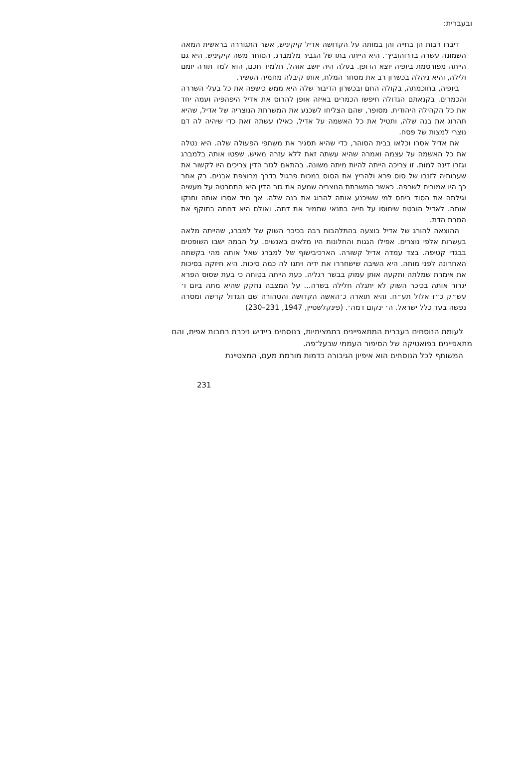ובעברית:
דיברו רבות הן בחייה והן במותה על הקדושה אדיל קיקיניש, אשר התגוררה בראשית המאה השמונה עשרה בדרוהוביץ׳. היא הייתה בתו של הגביר מלמברג, הסוחר משה קיקיניש. היא גם הייתה מפורסמת ביופיה יוצא הדופן. בעלה היה יושב אוהל, תלמיד חכם, הוא למד תורה יומם ולילה, והיא ניהלה בכשרון רב את מסחר המלח, אותו קיבלה מחמיה העשיר.
ביופיה, בחוכמתה, בקולה החם ובכשרון הדיבור שלה היא ממש כישפה את כל בעלי השררה והכמרים. בקנאתם הגדולה חיפשו הכמרים באיזה אופן להרוס את אדיל היפהפיה ועמה יחד את כל הקהילה היהודית. מסופר, שהם הצליחו לשכנע את המשרתת הנוצריה של אדיל, שהיא תהרוג את בנה שלה, ותטיל את כל האשמה על אדיל, כאילו עשתה זאת כדי שיהיה לה דם נוצרי למצות של פסח.
את אדיל אסרו וכלאו בבית הסוהר, כדי שהיא תסגיר את משתפי הפעולה שלה. היא נטלה את כל האשמה על עצמה ואמרה שהיא עשתה זאת ללא עזרה מאיש. שפטו אותה בלמברג וגזרו דינה למות. זו צריכה הייתה להיות מיתה משונה. בהתאם לגזר הדין צריכים היו לקשור את שערותיה לזנבו של סוס פרא ולהריץ את הסוס במכות פרגול בדרך מרוצפת אבנים. רק אחר כך היו אמורים לשרפה. כאשר המשרתת הנוצריה שמעה את גזר הדין היא התחרטה על מעשיה וגילתה את הסוד ביחס למי ששיכנע אותה להרוג את בנה שלה. אך מיד אסרו אותה וחנקו אותה. לאדיל הובטח שיחוסו על חייה בתנאי שתמיר את דתה. ואולם היא דחתה בתוקף את המרת הדת.
ההוצאה להורג של אדיל בוצעה בהתלהבות רבה בכיכר השוק של למברג, שהייתה מלאה בעשרות אלפי נוצרים. אפילו הגגות והחלונות היו מלאים באנשים. על הבמה ישבו השופטים בבגדי קטיפה. בצד עמדה אדיל קשורה. הארכיבישוף של למברג שאל אותה מהי בקשתה האחרונה לפני מותה. היא השיבה שישחררו את ידיה ויתנו לה כמה סיכות. היא חיזקה בסיכות את אימרת שמלתה ותקעה אותן עמוק בבשר רגליה. כעת הייתה בטוחה כי בעת שסוס הפרא יגרור אותה בכיכר השוק לא יתגלה חלילה בשרה... על המצבה נחקק שהיא מתה ביום ו׳ עש״ק כ״ז אלול תע״ח. והיא תוארה כ׳האשה הקדושה והטהורה שם הגדול קדשה ומסרה נפשה בעד כלל ישראל. ה׳ ינקום דמה׳. (פינקלשטיין, 1947, 231–230)
לעומת הנוסחים בעברית המתאפיינים בתמציתיות, בנוסחים ביידיש ניכרת רחבות אפית, והם מתאפיינים בפואטיקה של הסיפור העממי שבעל־פה.
המשותף לכל הנוסחים הוא איפיון הגיבורה כדמות מורמת מעם, המצטיינת
231